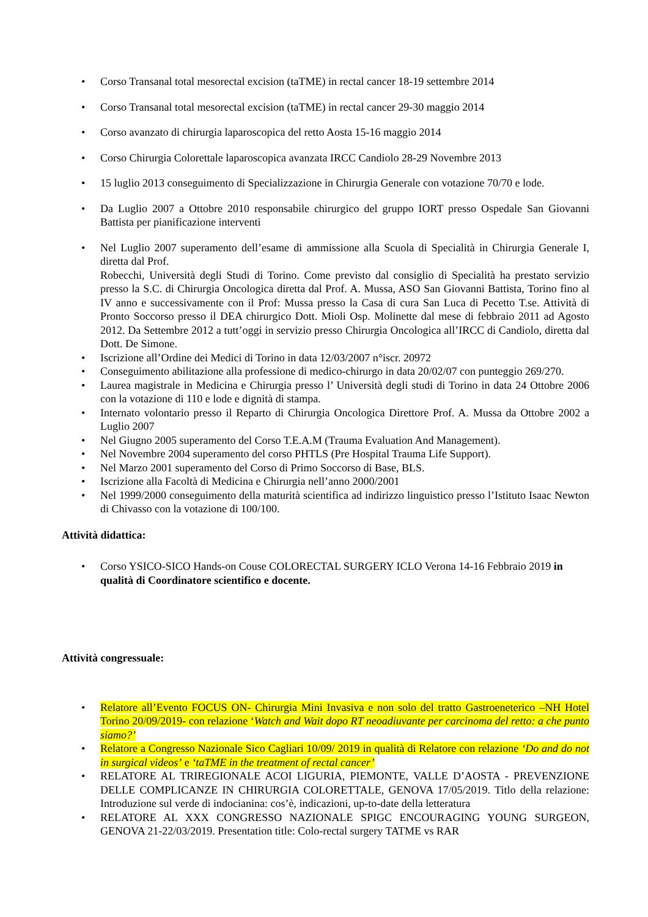• Corso Transanal total mesorectal excision (taTME) in rectal cancer 18-19 settembre 2014
• Corso Transanal total mesorectal excision (taTME) in rectal cancer 29-30 maggio 2014
• Corso avanzato di chirurgia laparoscopica del retto Aosta 15-16 maggio 2014
• Corso Chirurgia Colorettale laparoscopica avanzata IRCC Candiolo 28-29 Novembre 2013
• 15 luglio 2013 conseguimento di Specializzazione in Chirurgia Generale con votazione 70/70 e lode.
• Da Luglio 2007 a Ottobre 2010 responsabile chirurgico del gruppo IORT presso Ospedale San Giovanni Battista per pianificazione interventi
• Nel Luglio 2007 superamento dell’esame di ammissione alla Scuola di Specialità in Chirurgia Generale I, diretta dal Prof.
Robecchi, Università degli Studi di Torino. Come previsto dal consiglio di Specialità ha prestato servizio presso la S.C. di Chirurgia Oncologica diretta dal Prof. A. Mussa, ASO San Giovanni Battista, Torino fino al IV anno e successivamente con il Prof: Mussa presso la Casa di cura San Luca di Pecetto T.se. Attività di Pronto Soccorso presso il DEA chirurgico Dott. Mioli Osp. Molinette dal mese di febbraio 2011 ad Agosto 2012. Da Settembre 2012 a tutt’oggi in servizio presso Chirurgia Oncologica all’IRCC di Candiolo, diretta dal Dott. De Simone.
• Iscrizione all’Ordine dei Medici di Torino in data 12/03/2007 n°iscr. 20972
• Conseguimento abilitazione alla professione di medico-chirurgo in data 20/02/07 con punteggio 269/270.
• Laurea magistrale in Medicina e Chirurgia presso l’ Università degli studi di Torino in data 24 Ottobre 2006 con la votazione di 110 e lode e dignità di stampa.
• Internato volontario presso il Reparto di Chirurgia Oncologica Direttore Prof. A. Mussa da Ottobre 2002 a Luglio 2007
• Nel Giugno 2005 superamento del Corso T.E.A.M (Trauma Evaluation And Management).
• Nel Novembre 2004 superamento del corso PHTLS (Pre Hospital Trauma Life Support).
• Nel Marzo 2001 superamento del Corso di Primo Soccorso di Base, BLS.
• Iscrizione alla Facoltà di Medicina e Chirurgia nell’anno 2000/2001
• Nel 1999/2000 conseguimento della maturità scientifica ad indirizzo linguistico presso l’Istituto Isaac Newton di Chivasso con la votazione di 100/100.
Attività didattica:
• Corso YSICO-SICO Hands-on Couse COLORECTAL SURGERY ICLO Verona 14-16 Febbraio 2019 in qualità di Coordinatore scientifico e docente.
Attività congressuale:
• Relatore all’Evento FOCUS ON- Chirurgia Mini Invasiva e non solo del tratto Gastroeneterico –NH Hotel Torino 20/09/2019- con relazione ‘Watch and Wait dopo RT neoadiuvante per carcinoma del retto: a che punto siamo?’
• Relatore a Congresso Nazionale Sico Cagliari 10/09/ 2019 in qualità di Relatore con relazione ‘Do and do not in surgical videos’ e ‘taTME in the treatment of rectal cancer’
• RELATORE AL TRIREGIONALE ACOI LIGURIA, PIEMONTE, VALLE D’AOSTA - PREVENZIONE DELLE COMPLICANZE IN CHIRURGIA COLORETTALE, GENOVA 17/05/2019. Titlo della relazione: Introduzione sul verde di indocianina: cos’è, indicazioni, up-to-date della letteratura
• RELATORE AL XXX CONGRESSO NAZIONALE SPIGC ENCOURAGING YOUNG SURGEON, GENOVA 21-22/03/2019. Presentation title: Colo-rectal surgery TATME vs RAR